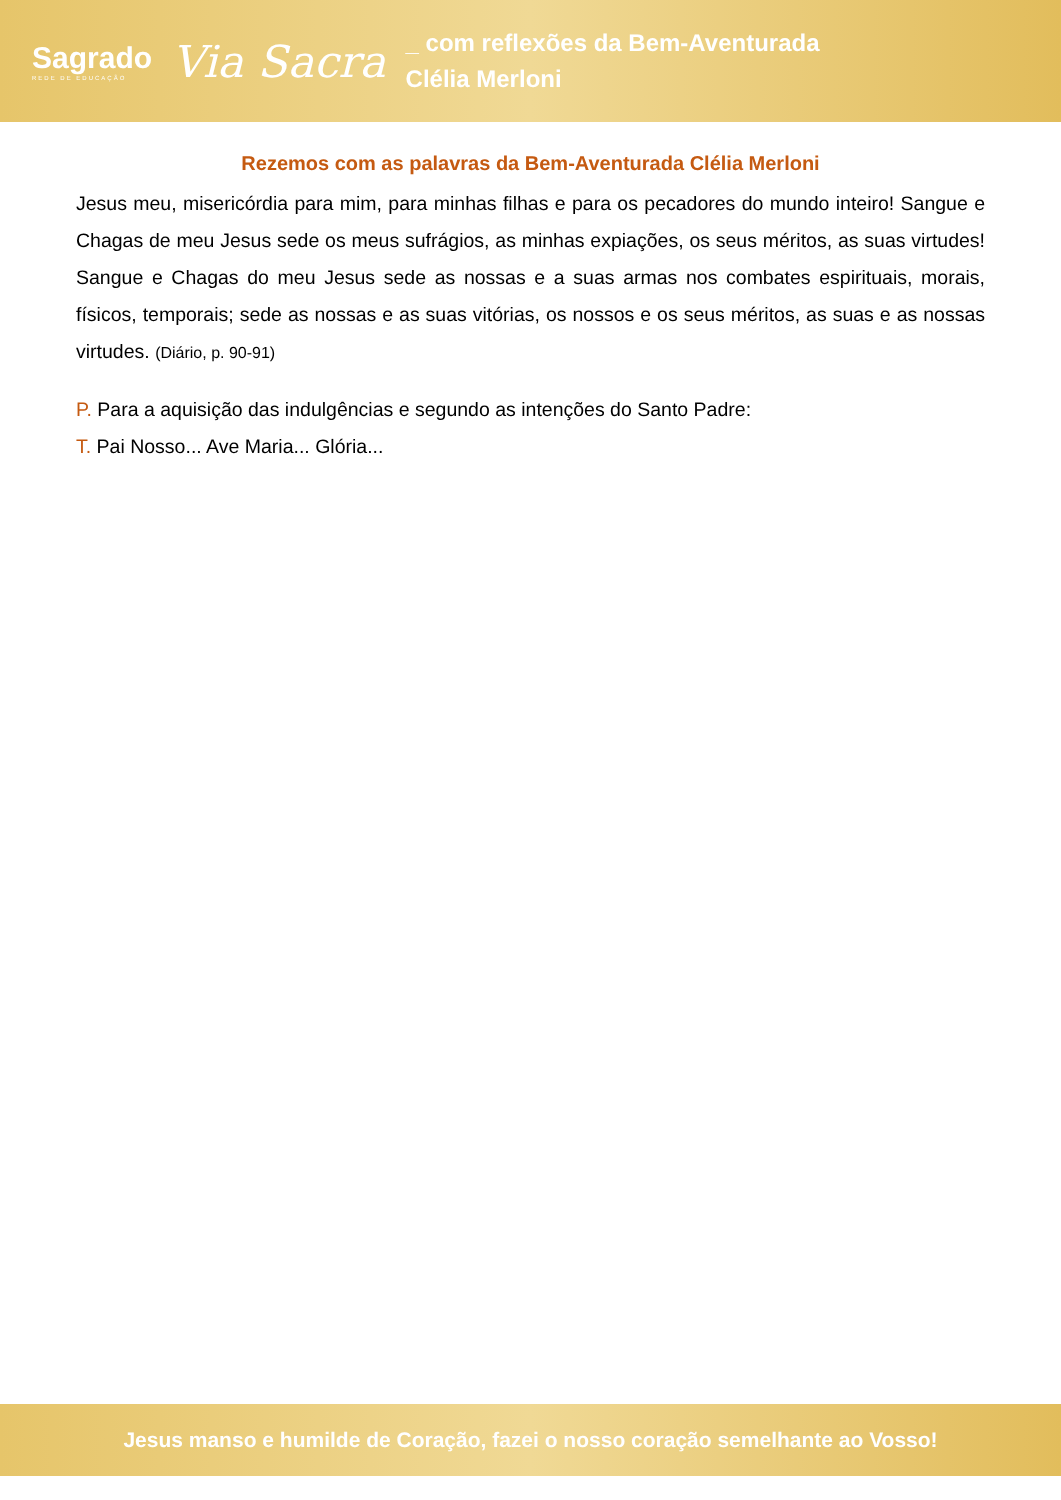Sagrado
REDE DE EDUCAÇÃO
Via Sacra
_ com reflexões da Bem-Aventurada
Clélia Merloni
Rezemos com as palavras da Bem-Aventurada Clélia Merloni
Jesus meu, misericórdia para mim, para minhas filhas e para os pecadores do mundo inteiro! Sangue e Chagas de meu Jesus sede os meus sufrágios, as minhas expiações, os seus méritos, as suas virtudes! Sangue e Chagas do meu Jesus sede as nossas e a suas armas nos combates espirituais, morais, físicos, temporais; sede as nossas e as suas vitórias, os nossos e os seus méritos, as suas e as nossas virtudes. (Diário, p. 90-91)
P. Para a aquisição das indulgências e segundo as intenções do Santo Padre:
T. Pai Nosso... Ave Maria... Glória...
Jesus manso e humilde de Coração, fazei o nosso coração semelhante ao Vosso!